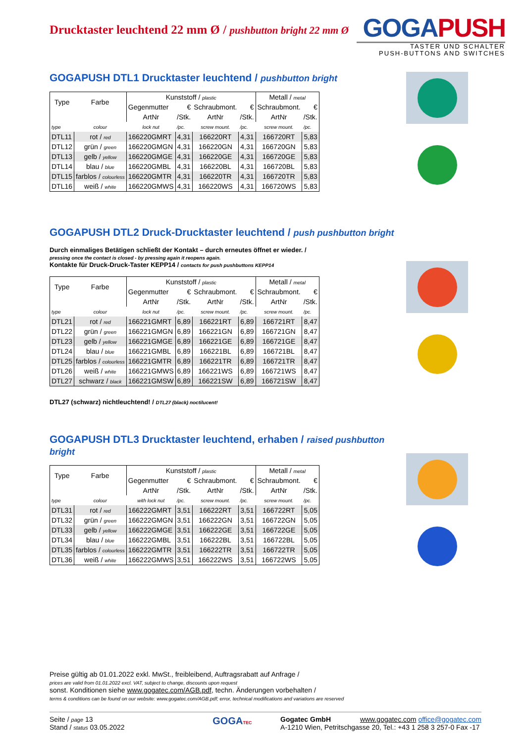Drucktaster leuchtend 22 mm Ø / pushbutton bright 22 mm Ø
GOGAPUSH
TASTER UND SCHALTER
PUSH-BUTTONS AND SWITCHES
GOGAPUSH DTL1 Drucktaster leuchtend / pushbutton bright
| Type | Farbe | Kunststoff / plastic | | | | Metall / metal | |
| --- | --- | --- | --- | --- | --- | --- | --- |
| | | Gegenmutter | € | Schraubmont. | € | Schraubmont. | € |
| | | ArtNr | /Stk. | ArtNr | /Stk. | ArtNr | /Stk. |
| type | colour | lock nut | /pc. | screw mount. | /pc. | screw mount. | /pc. |
| DTL11 | rot / red | 166220GMRT | 4,31 | 166220RT | 4,31 | 166720RT | 5,83 |
| DTL12 | grün / green | 166220GMGN | 4,31 | 166220GN | 4,31 | 166720GN | 5,83 |
| DTL13 | gelb / yellow | 166220GMGE | 4,31 | 166220GE | 4,31 | 166720GE | 5,83 |
| DTL14 | blau / blue | 166220GMBL | 4,31 | 166220BL | 4,31 | 166720BL | 5,83 |
| DTL15 | farblos / colourless | 166220GMTR | 4,31 | 166220TR | 4,31 | 166720TR | 5,83 |
| DTL16 | weiß / white | 166220GMWS | 4,31 | 166220WS | 4,31 | 166720WS | 5,83 |
GOGAPUSH DTL2 Druck-Drucktaster leuchtend / push pushbutton bright
Durch einmaliges Betätigen schließt der Kontakt – durch erneutes öffnet er wieder. /
pressing once the contact is closed - by pressing again it reopens again.
Kontakte für Druck-Druck-Taster KEPP14 / contacts for push pushbuttons KEPP14
| Type | Farbe | Kunststoff / plastic | | | | Metall / metal | |
| --- | --- | --- | --- | --- | --- | --- | --- |
| | | Gegenmutter | € | Schraubmont. | € | Schraubmont. | € |
| | | ArtNr | /Stk. | ArtNr | /Stk. | ArtNr | /Stk. |
| type | colour | lock nut | /pc. | screw mount. | /pc. | screw mount. | /pc. |
| DTL21 | rot / red | 166221GMRT | 6,89 | 166221RT | 6,89 | 166721RT | 8,47 |
| DTL22 | grün / green | 166221GMGN | 6,89 | 166221GN | 6,89 | 166721GN | 8,47 |
| DTL23 | gelb / yellow | 166221GMGE | 6,89 | 166221GE | 6,89 | 166721GE | 8,47 |
| DTL24 | blau / blue | 166221GMBL | 6,89 | 166221BL | 6,89 | 166721BL | 8,47 |
| DTL25 | farblos / colourless | 166221GMTR | 6,89 | 166221TR | 6,89 | 166721TR | 8,47 |
| DTL26 | weiß / white | 166221GMWS | 6,89 | 166221WS | 6,89 | 166721WS | 8,47 |
| DTL27 | schwarz / black | 166221GMSW | 6,89 | 166221SW | 6,89 | 166721SW | 8,47 |
DTL27 (schwarz) nichtleuchtend! / DTL27 (black) noctilucent!
GOGAPUSH DTL3 Drucktaster leuchtend, erhaben / raised pushbutton bright
| Type | Farbe | Kunststoff / plastic | | | | Metall / metal | |
| --- | --- | --- | --- | --- | --- | --- | --- |
| | | Gegenmutter | € | Schraubmont. | € | Schraubmont. | € |
| | | ArtNr | /Stk. | ArtNr | /Stk. | ArtNr | /Stk. |
| type | colour | with lock nut | /pc. | screw mount. | /pc. | screw mount. | /pc. |
| DTL31 | rot / red | 166222GMRT | 3,51 | 166222RT | 3,51 | 166722RT | 5,05 |
| DTL32 | grün / green | 166222GMGN | 3,51 | 166222GN | 3,51 | 166722GN | 5,05 |
| DTL33 | gelb / yellow | 166222GMGE | 3,51 | 166222GE | 3,51 | 166722GE | 5,05 |
| DTL34 | blau / blue | 166222GMBL | 3,51 | 166222BL | 3,51 | 166722BL | 5,05 |
| DTL35 | farblos / colourless | 166222GMTR | 3,51 | 166222TR | 3,51 | 166722TR | 5,05 |
| DTL36 | weiß / white | 166222GMWS | 3,51 | 166222WS | 3,51 | 166722WS | 5,05 |
Preise gültig ab 01.01.2022 exkl. MwSt., freibleibend, Auftragsrabatt auf Anfrage /
prices are valid from 01.01.2022 excl. VAT, subject to change, discounts upon request
sonst. Konditionen siehe www.gogatec.com/AGB.pdf, techn. Änderungen vorbehalten /
terms & conditions can be found on our website: www.gogatec.com/AGB.pdf; error, technical modifications and variations are reserved
Seite / page 13
Stand / status 03.05.2022
GOGATEC
Gogatec GmbH www.gogatec.com office@gogatec.com
A-1210 Wien, Petritschgasse 20, Tel.: +43 1 258 3 257-0 Fax -17